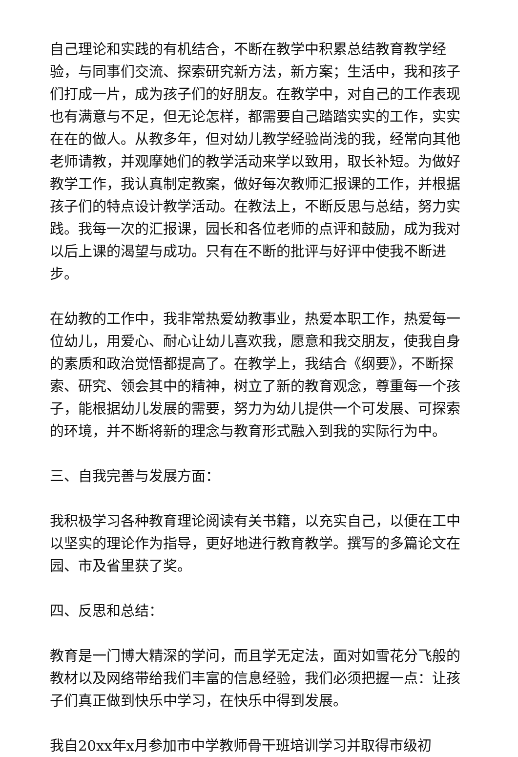自己理论和实践的有机结合，不断在教学中积累总结教育教学经验，与同事们交流、探索研究新方法，新方案；生活中，我和孩子们打成一片，成为孩子们的好朋友。在教学中，对自己的工作表现也有满意与不足，但无论怎样，都需要自己踏踏实实的工作，实实在在的做人。从教多年，但对幼儿教学经验尚浅的我，经常向其他老师请教，并观摩她们的教学活动来学以致用，取长补短。为做好教学工作，我认真制定教案，做好每次教师汇报课的工作，并根据孩子们的特点设计教学活动。在教法上，不断反思与总结，努力实践。我每一次的汇报课，园长和各位老师的点评和鼓励，成为我对以后上课的渴望与成功。只有在不断的批评与好评中使我不断进步。
在幼教的工作中，我非常热爱幼教事业，热爱本职工作，热爱每一位幼儿，用爱心、耐心让幼儿喜欢我，愿意和我交朋友，使我自身的素质和政治觉悟都提高了。在教学上，我结合《纲要》，不断探索、研究、领会其中的精神，树立了新的教育观念，尊重每一个孩子，能根据幼儿发展的需要，努力为幼儿提供一个可发展、可探索的环境，并不断将新的理念与教育形式融入到我的实际行为中。
三、自我完善与发展方面：
我积极学习各种教育理论阅读有关书籍，以充实自己，以便在工中以坚实的理论作为指导，更好地进行教育教学。撰写的多篇论文在园、市及省里获了奖。
四、反思和总结：
教育是一门博大精深的学问，而且学无定法，面对如雪花分飞般的教材以及网络带给我们丰富的信息经验，我们必须把握一点：让孩子们真正做到快乐中学习，在快乐中得到发展。
我自20xx年x月参加市中学教师骨干班培训学习并取得市级初